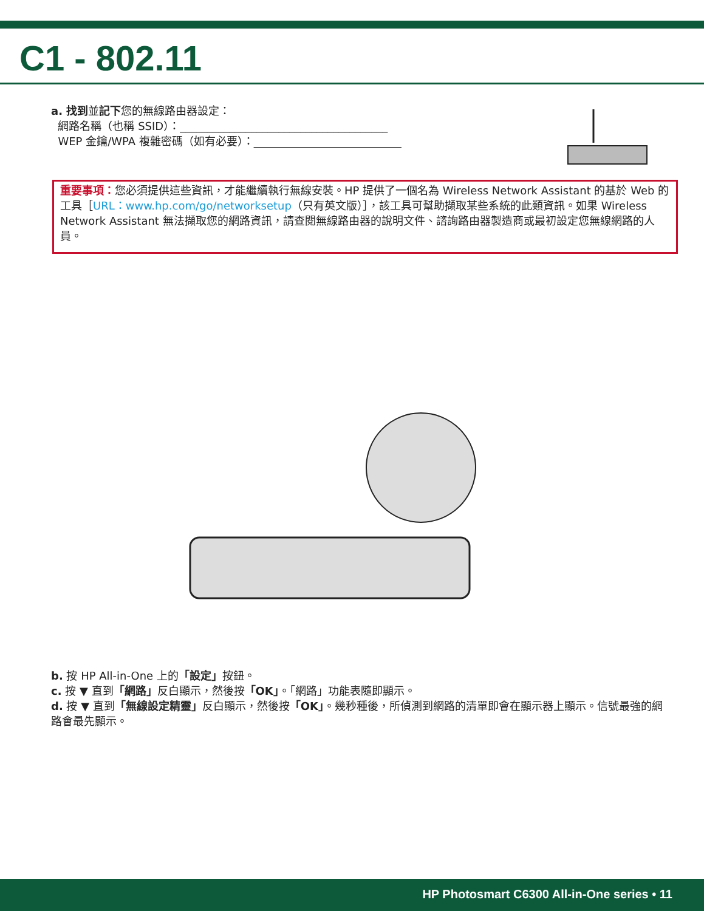C1 - 802.11
a. 找到並記下您的無線路由器設定：
網路名稱（也稱 SSID）：______________________________________
WEP 金鑰/WPA 複雜密碼（如有必要）：___________________________
重要事項：您必須提供這些資訊，才能繼續執行無線安裝。HP 提供了一個名為 Wireless Network Assistant 的基於 Web 的工具［URL：www.hp.com/go/networksetup（只有英文版）］，該工具可幫助擷取某些系統的此類資訊。如果 Wireless Network Assistant 無法擷取您的網路資訊，請查閱無線路由器的說明文件、諮詢路由器製造商或最初設定您無線網路的人員。
b. 按 HP All-in-One 上的「設定」按鈕。
c. 按 ▼ 直到「網路」反白顯示，然後按「OK」。「網路」功能表隨即顯示。
d. 按 ▼ 直到「無線設定精靈」反白顯示，然後按「OK」。幾秒種後，所偵測到網路的清單即會在顯示器上顯示。信號最強的網路會最先顯示。
HP Photosmart C6300 All-in-One series • 11